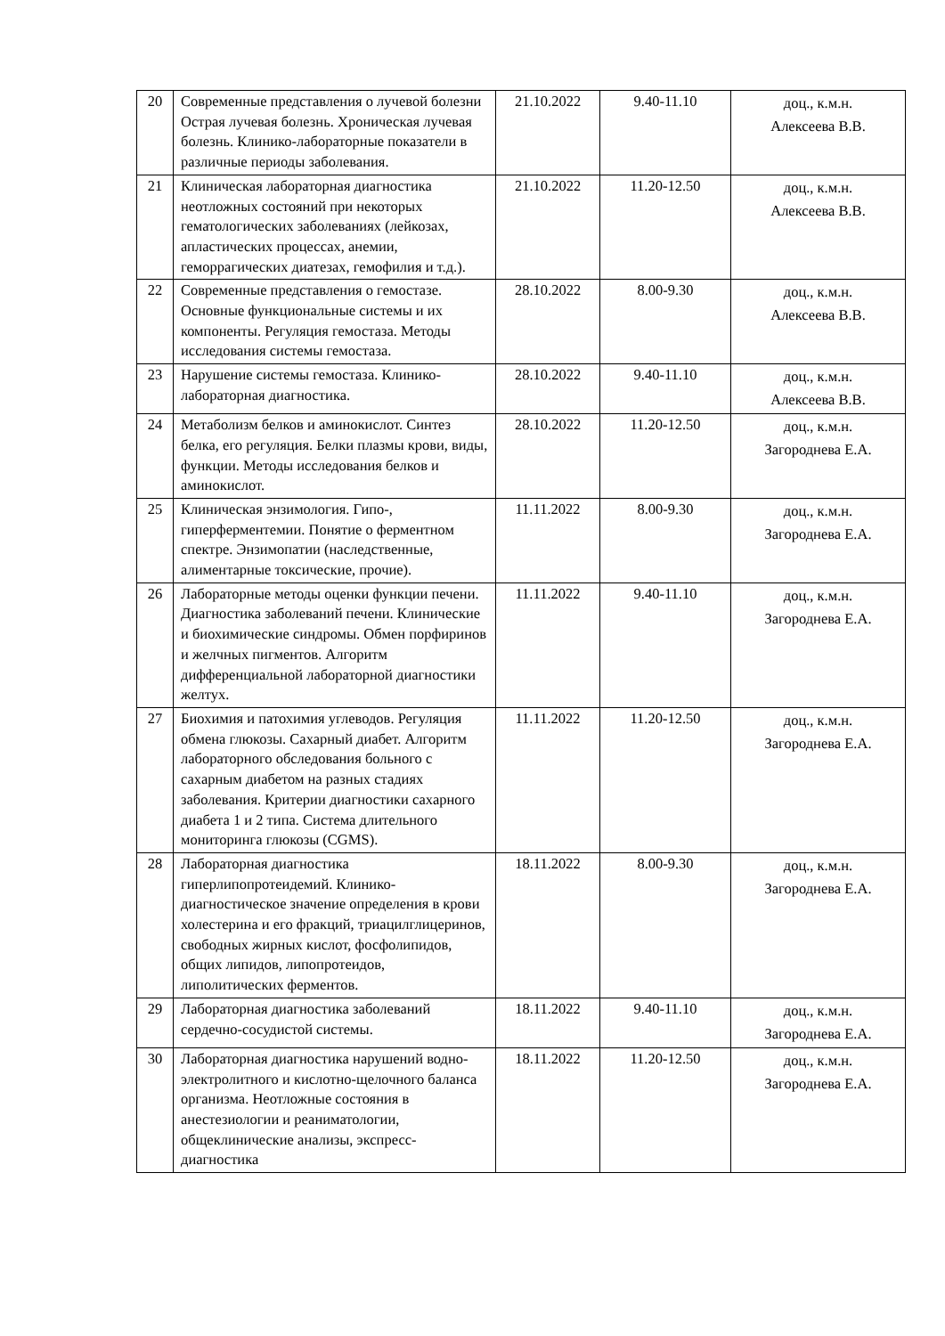| 20 | Современные представления о лучевой болезни Острая лучевая болезнь. Хроническая лучевая болезнь. Клинико-лабораторные показатели в различные периоды заболевания. | 21.10.2022 | 9.40-11.10 | доц., к.м.н. Алексеева В.В. |
| 21 | Клиническая лабораторная диагностика неотложных состояний при некоторых гематологических заболеваниях (лейкозах, апластических процессах, анемии, геморрагических диатезах, гемофилия и т.д.). | 21.10.2022 | 11.20-12.50 | доц., к.м.н. Алексеева В.В. |
| 22 | Современные представления о гемостазе. Основные функциональные системы и их компоненты. Регуляция гемостаза. Методы исследования системы гемостаза. | 28.10.2022 | 8.00-9.30 | доц., к.м.н. Алексеева В.В. |
| 23 | Нарушение системы гемостаза. Клинико-лабораторная диагностика. | 28.10.2022 | 9.40-11.10 | доц., к.м.н. Алексеева В.В. |
| 24 | Метаболизм белков и аминокислот. Синтез белка, его регуляция. Белки плазмы крови, виды, функции. Методы исследования белков и аминокислот. | 28.10.2022 | 11.20-12.50 | доц., к.м.н. Загороднева Е.А. |
| 25 | Клиническая энзимология. Гипо-, гиперферментемии. Понятие о ферментном спектре. Энзимопатии (наследственные, алиментарные токсические, прочие). | 11.11.2022 | 8.00-9.30 | доц., к.м.н. Загороднева Е.А. |
| 26 | Лабораторные методы оценки функции печени. Диагностика заболеваний печени. Клинические и биохимические синдромы. Обмен порфиринов и желчных пигментов. Алгоритм дифференциальной лабораторной диагностики желтух. | 11.11.2022 | 9.40-11.10 | доц., к.м.н. Загороднева Е.А. |
| 27 | Биохимия и патохимия углеводов. Регуляция обмена глюкозы. Сахарный диабет. Алгоритм лабораторного обследования больного с сахарным диабетом на разных стадиях заболевания. Критерии диагностики сахарного диабета 1 и 2 типа. Система длительного мониторинга глюкозы (CGMS). | 11.11.2022 | 11.20-12.50 | доц., к.м.н. Загороднева Е.А. |
| 28 | Лабораторная диагностика гиперлипопротеидемий. Клинико-диагностическое значение определения в крови холестерина и его фракций, триацилглицеринов, свободных жирных кислот, фосфолипидов, общих липидов, липопротеидов, липолитических ферментов. | 18.11.2022 | 8.00-9.30 | доц., к.м.н. Загороднева Е.А. |
| 29 | Лабораторная диагностика заболеваний сердечно-сосудистой системы. | 18.11.2022 | 9.40-11.10 | доц., к.м.н. Загороднева Е.А. |
| 30 | Лабораторная диагностика нарушений водно-электролитного и кислотно-щелочного баланса организма. Неотложные состояния в анестезиологии и реаниматологии, общеклинические анализы, экспресс-диагностика | 18.11.2022 | 11.20-12.50 | доц., к.м.н. Загороднева Е.А. |